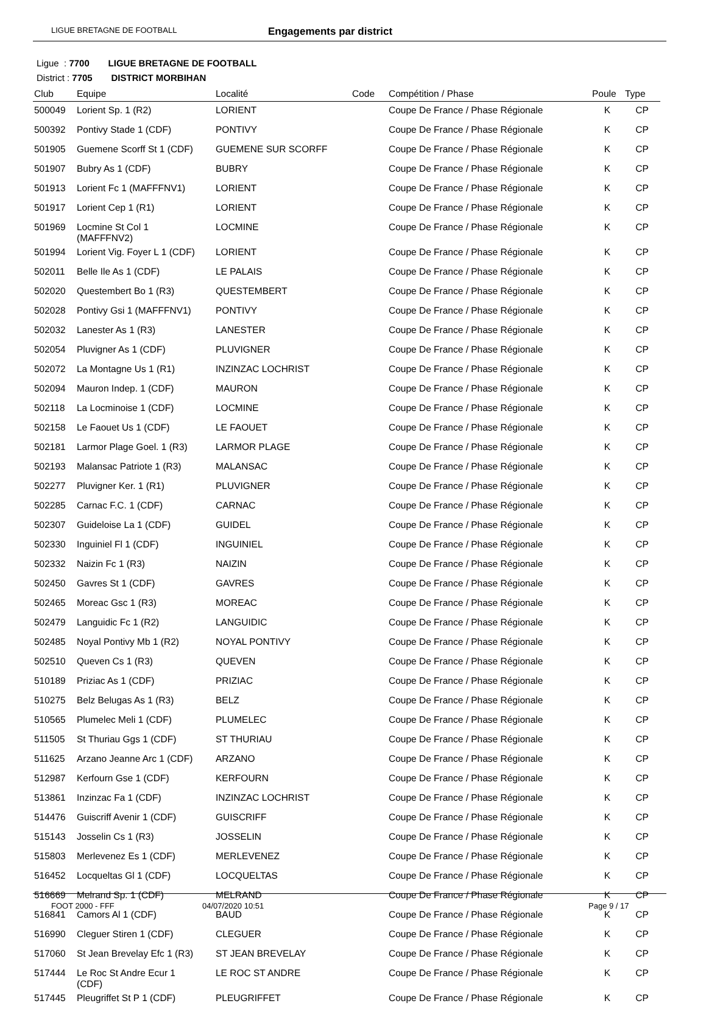LIGUE BRETAGNE DE FOOTBALL Engagements par district
Ligue : 7700 LIGUE BRETAGNE DE FOOTBALL
District : 7705 DISTRICT MORBIHAN
| Club | Equipe | Localité | Code | Compétition / Phase | Poule | Type |
| --- | --- | --- | --- | --- | --- | --- |
| 500049 | Lorient Sp. 1 (R2) | LORIENT | | Coupe De France / Phase Régionale | K | CP |
| 500392 | Pontivy Stade 1 (CDF) | PONTIVY | | Coupe De France / Phase Régionale | K | CP |
| 501905 | Guemene Scorff St 1 (CDF) | GUEMENE SUR SCORFF | | Coupe De France / Phase Régionale | K | CP |
| 501907 | Bubry As 1 (CDF) | BUBRY | | Coupe De France / Phase Régionale | K | CP |
| 501913 | Lorient Fc 1 (MAFFFNV1) | LORIENT | | Coupe De France / Phase Régionale | K | CP |
| 501917 | Lorient Cep 1 (R1) | LORIENT | | Coupe De France / Phase Régionale | K | CP |
| 501969 | Locmine St Col 1 (MAFFFNV2) | LOCMINE | | Coupe De France / Phase Régionale | K | CP |
| 501994 | Lorient Vig. Foyer L 1 (CDF) | LORIENT | | Coupe De France / Phase Régionale | K | CP |
| 502011 | Belle Ile As 1 (CDF) | LE PALAIS | | Coupe De France / Phase Régionale | K | CP |
| 502020 | Questembert Bo 1 (R3) | QUESTEMBERT | | Coupe De France / Phase Régionale | K | CP |
| 502028 | Pontivy Gsi 1 (MAFFFNV1) | PONTIVY | | Coupe De France / Phase Régionale | K | CP |
| 502032 | Lanester As 1 (R3) | LANESTER | | Coupe De France / Phase Régionale | K | CP |
| 502054 | Pluvigner As 1 (CDF) | PLUVIGNER | | Coupe De France / Phase Régionale | K | CP |
| 502072 | La Montagne Us 1 (R1) | INZINZAC LOCHRIST | | Coupe De France / Phase Régionale | K | CP |
| 502094 | Mauron Indep. 1 (CDF) | MAURON | | Coupe De France / Phase Régionale | K | CP |
| 502118 | La Locminoise 1 (CDF) | LOCMINE | | Coupe De France / Phase Régionale | K | CP |
| 502158 | Le Faouet Us 1 (CDF) | LE FAOUET | | Coupe De France / Phase Régionale | K | CP |
| 502181 | Larmor Plage Goel. 1 (R3) | LARMOR PLAGE | | Coupe De France / Phase Régionale | K | CP |
| 502193 | Malansac Patriote 1 (R3) | MALANSAC | | Coupe De France / Phase Régionale | K | CP |
| 502277 | Pluvigner Ker. 1 (R1) | PLUVIGNER | | Coupe De France / Phase Régionale | K | CP |
| 502285 | Carnac F.C. 1 (CDF) | CARNAC | | Coupe De France / Phase Régionale | K | CP |
| 502307 | Guideloise La 1 (CDF) | GUIDEL | | Coupe De France / Phase Régionale | K | CP |
| 502330 | Inguiniel Fl 1 (CDF) | INGUINIEL | | Coupe De France / Phase Régionale | K | CP |
| 502332 | Naizin Fc 1 (R3) | NAIZIN | | Coupe De France / Phase Régionale | K | CP |
| 502450 | Gavres St 1 (CDF) | GAVRES | | Coupe De France / Phase Régionale | K | CP |
| 502465 | Moreac Gsc 1 (R3) | MOREAC | | Coupe De France / Phase Régionale | K | CP |
| 502479 | Languidic Fc 1 (R2) | LANGUIDIC | | Coupe De France / Phase Régionale | K | CP |
| 502485 | Noyal Pontivy Mb 1 (R2) | NOYAL PONTIVY | | Coupe De France / Phase Régionale | K | CP |
| 502510 | Queven Cs 1 (R3) | QUEVEN | | Coupe De France / Phase Régionale | K | CP |
| 510189 | Priziac As 1 (CDF) | PRIZIAC | | Coupe De France / Phase Régionale | K | CP |
| 510275 | Belz Belugas As 1 (R3) | BELZ | | Coupe De France / Phase Régionale | K | CP |
| 510565 | Plumelec Meli 1 (CDF) | PLUMELEC | | Coupe De France / Phase Régionale | K | CP |
| 511505 | St Thuriau Ggs 1 (CDF) | ST THURIAU | | Coupe De France / Phase Régionale | K | CP |
| 511625 | Arzano Jeanne Arc 1 (CDF) | ARZANO | | Coupe De France / Phase Régionale | K | CP |
| 512987 | Kerfourn Gse 1 (CDF) | KERFOURN | | Coupe De France / Phase Régionale | K | CP |
| 513861 | Inzinzac Fa 1 (CDF) | INZINZAC LOCHRIST | | Coupe De France / Phase Régionale | K | CP |
| 514476 | Guiscriff Avenir 1 (CDF) | GUISCRIFF | | Coupe De France / Phase Régionale | K | CP |
| 515143 | Josselin Cs 1 (R3) | JOSSELIN | | Coupe De France / Phase Régionale | K | CP |
| 515803 | Merlevenez Es 1 (CDF) | MERLEVENEZ | | Coupe De France / Phase Régionale | K | CP |
| 516452 | Locqueltas Gl 1 (CDF) | LOCQUELTAS | | Coupe De France / Phase Régionale | K | CP |
| 516669 | Melrand Sp. 1 (CDF) | MELRAND | | Coupe De France / Phase Régionale | K | CP |
| 516841 | Camors Al 1 (CDF) | BAUD | | Coupe De France / Phase Régionale | K | CP |
| 516990 | Cleguer Stiren 1 (CDF) | CLEGUER | | Coupe De France / Phase Régionale | K | CP |
| 517060 | St Jean Brevelay Efc 1 (R3) | ST JEAN BREVELAY | | Coupe De France / Phase Régionale | K | CP |
| 517444 | Le Roc St Andre Ecur 1 (CDF) | LE ROC ST ANDRE | | Coupe De France / Phase Régionale | K | CP |
| 517445 | Pleugriffet St P 1 (CDF) | PLEUGRIFFET | | Coupe De France / Phase Régionale | K | CP |
FOOT 2000 - FFF 04/07/2020 10:51 Page 9 / 17